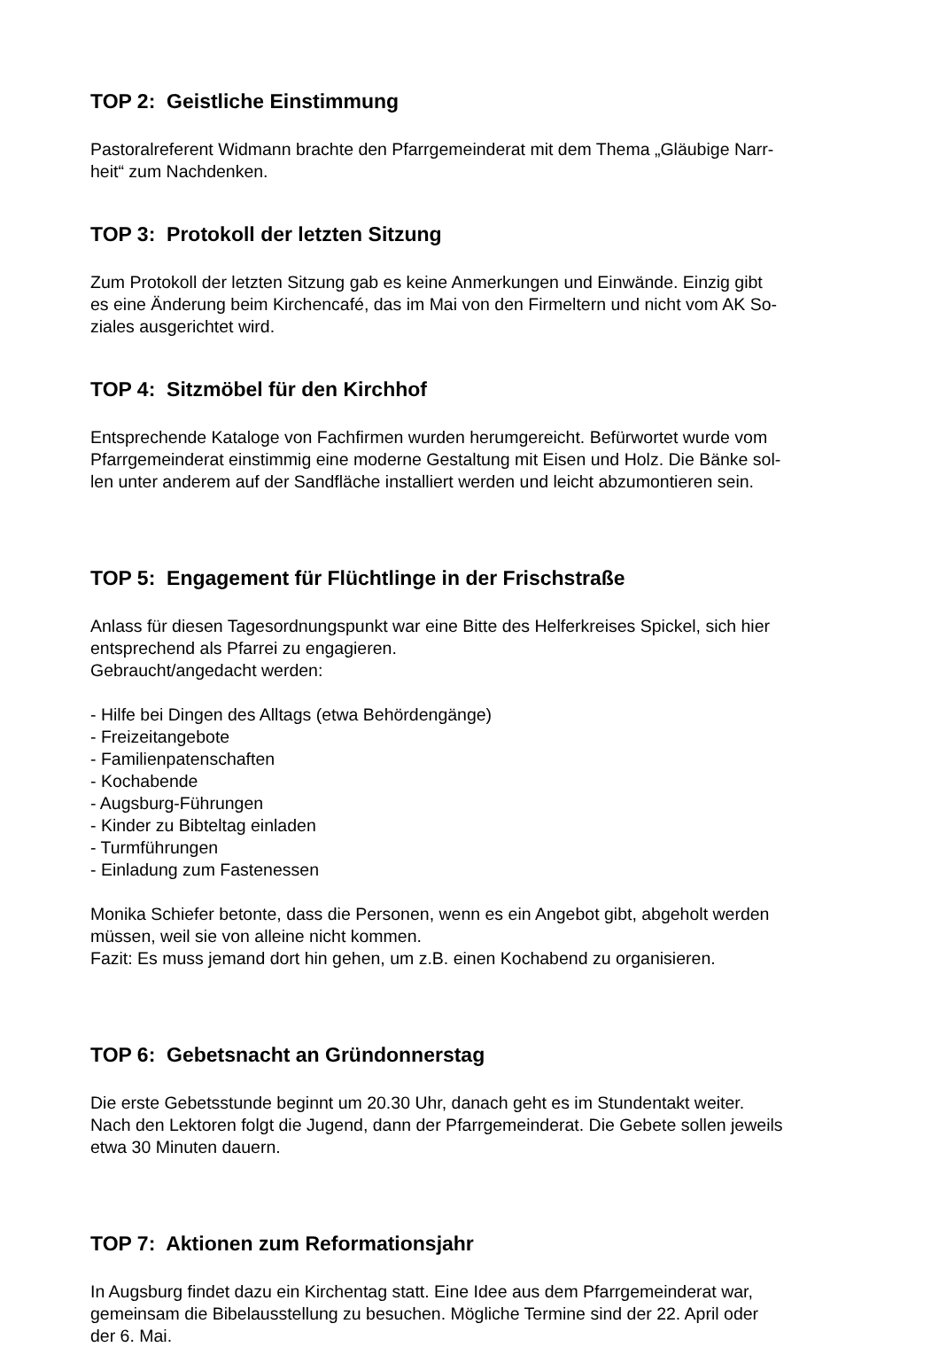TOP 2: Geistliche Einstimmung
Pastoralreferent Widmann brachte den Pfarrgemeinderat mit dem Thema „Gläubige Narr-
heit“ zum Nachdenken.
TOP 3: Protokoll der letzten Sitzung
Zum Protokoll der letzten Sitzung gab es keine Anmerkungen und Einwände. Einzig gibt
es eine Änderung beim Kirchencafé, das im Mai von den Firmeltern und nicht vom AK So-
ziales ausgerichtet wird.
TOP 4: Sitzmöbel für den Kirchhof
Entsprechende Kataloge von Fachfirmen wurden herumgereicht. Befürwortet wurde vom
Pfarrgemeinderat einstimmig eine moderne Gestaltung mit Eisen und Holz. Die Bänke sol-
len unter anderem auf der Sandfläche installiert werden und leicht abzumontieren sein.
TOP 5: Engagement für Flüchtlinge in der Frischstraße
Anlass für diesen Tagesordnungspunkt war eine Bitte des Helferkreises Spickel, sich hier
entsprechend als Pfarrei zu engagieren.
Gebraucht/angedacht werden:
- Hilfe bei Dingen des Alltags (etwa Behördengänge)
- Freizeitangebote
- Familienpatenschaften
- Kochabende
- Augsburg-Führungen
- Kinder zu Bibteltag einladen
- Turmführungen
- Einladung zum Fastenessen
Monika Schiefer betonte, dass die Personen, wenn es ein Angebot gibt, abgeholt werden
müssen, weil sie von alleine nicht kommen.
Fazit: Es muss jemand dort hin gehen, um z.B. einen Kochabend zu organisieren.
TOP 6: Gebetsnacht an Gründonnerstag
Die erste Gebetsstunde beginnt um 20.30 Uhr, danach geht es im Stundentakt weiter.
Nach den Lektoren folgt die Jugend, dann der Pfarrgemeinderat. Die Gebete sollen jeweils
etwa 30 Minuten dauern.
TOP 7: Aktionen zum Reformationsjahr
In Augsburg findet dazu ein Kirchentag statt. Eine Idee aus dem Pfarrgemeinderat war,
gemeinsam die Bibelausstellung zu besuchen. Mögliche Termine sind der 22. April oder
der 6. Mai.